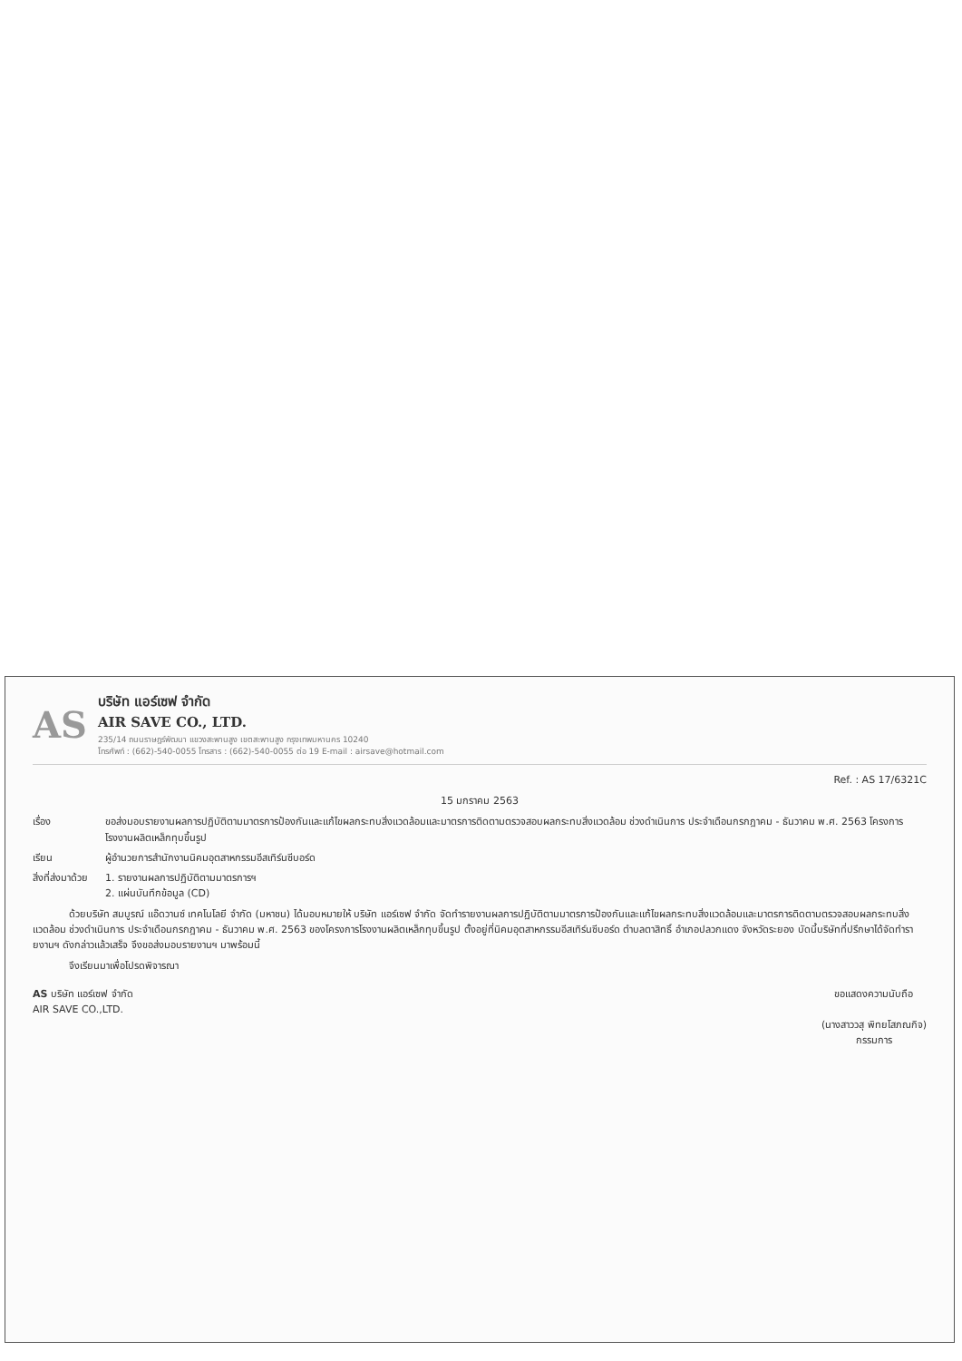AS
บริษัท แอร์เซฟ จำกัด
AIR SAVE CO., LTD.
235/14 ถนนราษฎร์พัฒนา แขวงสะพานสูง เขตสะพานสูง กรุงเทพมหานคร 10240
โทรศัพท์ : (662)-540-0055 โทรสาร : (662)-540-0055 ต่อ 19 E-mail : airsave@hotmail.com
Ref. : AS 17/6321C
15 มกราคม 2563
เรื่อง ขอส่งมอบรายงานผลการปฏิบัติตามมาตรการป้องกันและแก้ไขผลกระทบสิ่งแวดล้อมและมาตรการติดตามตรวจสอบผลกระทบสิ่งแวดล้อม ช่วงดำเนินการ ประจำเดือนกรกฎาคม - ธันวาคม พ.ศ. 2563 โครงการโรงงานผลิตเหล็กทุบขึ้นรูป
เรียน ผู้อำนวยการสำนักงานนิคมอุตสาหกรรมอีสเทิร์นซีบอร์ด
สิ่งที่ส่งมาด้วย
1. รายงานผลการปฏิบัติตามมาตรการฯ
2. แผ่นบันทึกข้อมูล (CD)
ด้วยบริษัท สมบูรณ์ แอ๊ดวานซ์ เทคโนโลยี จำกัด (มหาชน) ได้มอบหมายให้ บริษัท แอร์เซฟ จำกัด จัดทำรายงานผลการปฏิบัติตามมาตรการป้องกันและแก้ไขผลกระทบสิ่งแวดล้อมและมาตรการติดตามตรวจสอบผลกระทบสิ่งแวดล้อม ช่วงดำเนินการ ประจำเดือนกรกฎาคม - ธันวาคม พ.ศ. 2563 ของโครงการโรงงานผลิตเหล็กทุบขึ้นรูป ตั้งอยู่ที่นิคมอุตสาหกรรมอีสเทิร์นซีบอร์ด ตำบลตาสิทธิ์ อำเภอปลวกแดง จังหวัดระยอง บัดนี้บริษัทที่ปรึกษาได้จัดทำรายงานฯ ดังกล่าวแล้วเสร็จ จึงขอส่งมอบรายงานฯ มาพร้อมนี้
จึงเรียนมาเพื่อโปรดพิจารณา
AS บริษัท แอร์เซฟ จำกัด
AIR SAVE CO.,LTD.
ขอแสดงความนับถือ
(นางสาววสุ พิทยโสภณกิจ)
กรรมการ